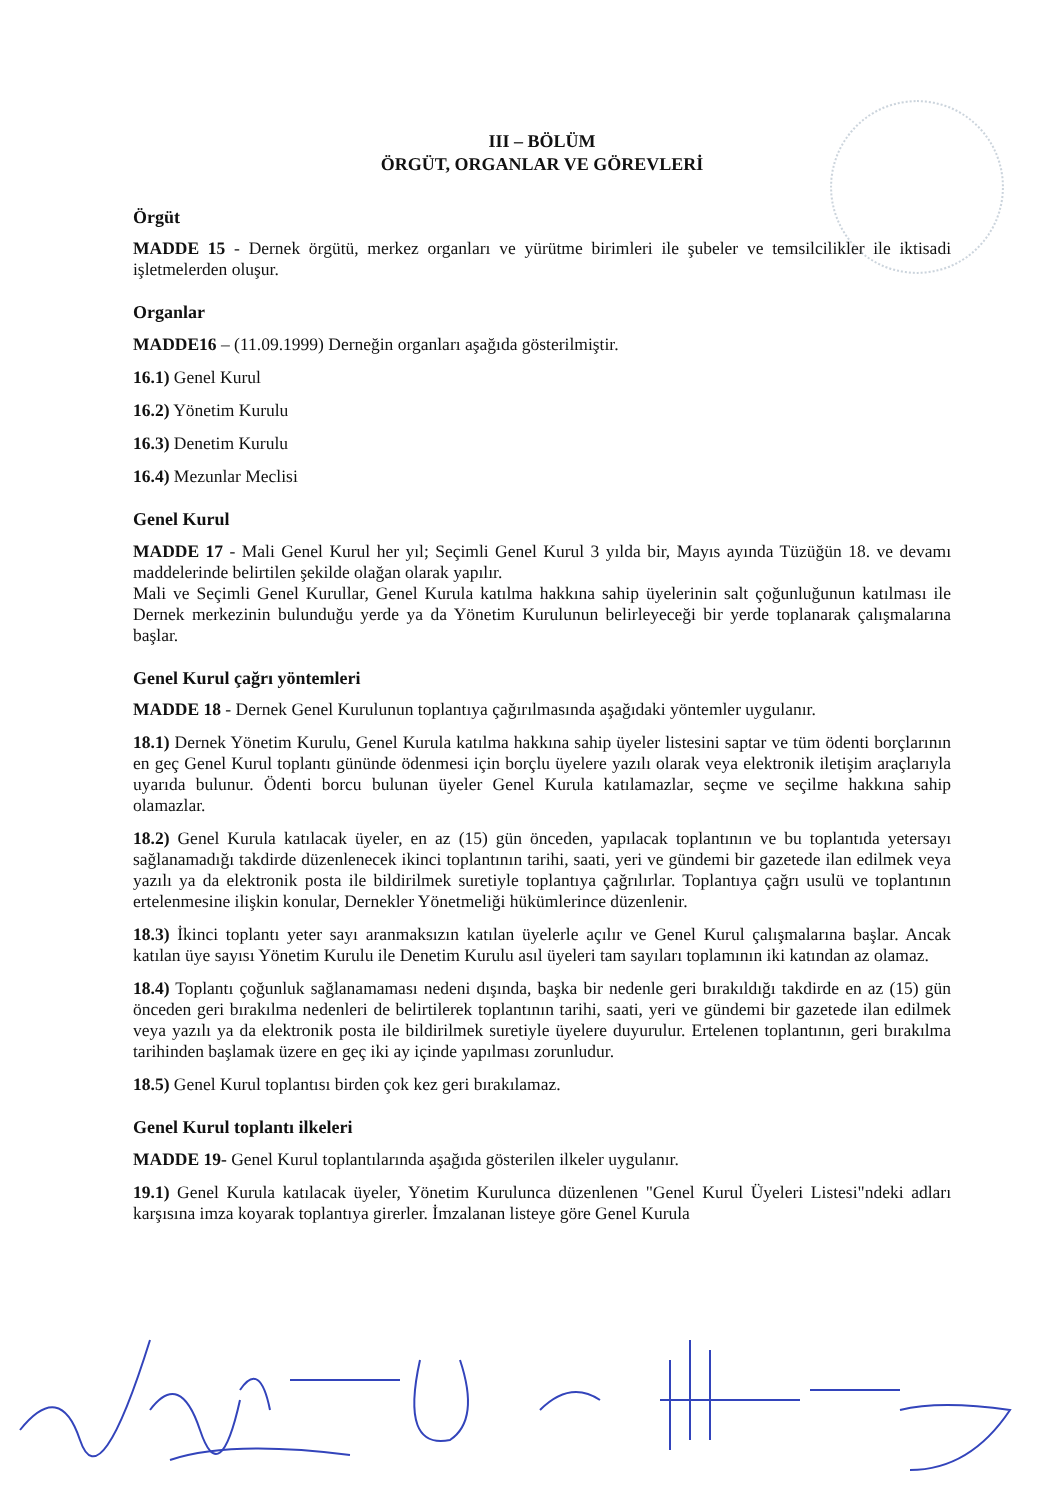III – BÖLÜM
ÖRGÜT, ORGANLAR VE GÖREVLERİ
Örgüt
MADDE 15 - Dernek örgütü, merkez organları ve yürütme birimleri ile şubeler ve temsilcilikler ile iktisadi işletmelerden oluşur.
Organlar
MADDE16 – (11.09.1999) Derneğin organları aşağıda gösterilmiştir.
16.1) Genel Kurul
16.2) Yönetim Kurulu
16.3) Denetim Kurulu
16.4) Mezunlar Meclisi
Genel Kurul
MADDE 17 - Mali Genel Kurul her yıl; Seçimli Genel Kurul 3 yılda bir, Mayıs ayında Tüzüğün 18. ve devamı maddelerinde belirtilen şekilde olağan olarak yapılır.
Mali ve Seçimli Genel Kurullar, Genel Kurula katılma hakkına sahip üyelerinin salt çoğunluğunun katılması ile Dernek merkezinin bulunduğu yerde ya da Yönetim Kurulunun belirleyeceği bir yerde toplanarak çalışmalarına başlar.
Genel Kurul çağrı yöntemleri
MADDE 18 - Dernek Genel Kurulunun toplantıya çağırılmasında aşağıdaki yöntemler uygulanır.
18.1) Dernek Yönetim Kurulu, Genel Kurula katılma hakkına sahip üyeler listesini saptar ve tüm ödenti borçlarının en geç Genel Kurul toplantı gününde ödenmesi için borçlu üyelere yazılı olarak veya elektronik iletişim araçlarıyla uyarıda bulunur. Ödenti borcu bulunan üyeler Genel Kurula katılamazlar, seçme ve seçilme hakkına sahip olamazlar.
18.2) Genel Kurula katılacak üyeler, en az (15) gün önceden, yapılacak toplantının ve bu toplantıda yetersayı sağlanamadığı takdirde düzenlenecek ikinci toplantının tarihi, saati, yeri ve gündemi bir gazetede ilan edilmek veya yazılı ya da elektronik posta ile bildirilmek suretiyle toplantıya çağrılırlar. Toplantıya çağrı usulü ve toplantının ertelenmesine ilişkin konular, Dernekler Yönetmeliği hükümlerince düzenlenir.
18.3) İkinci toplantı yeter sayı aranmaksızın katılan üyelerle açılır ve Genel Kurul çalışmalarına başlar. Ancak katılan üye sayısı Yönetim Kurulu ile Denetim Kurulu asıl üyeleri tam sayıları toplamının iki katından az olamaz.
18.4) Toplantı çoğunluk sağlanamaması nedeni dışında, başka bir nedenle geri bırakıldığı takdirde en az (15) gün önceden geri bırakılma nedenleri de belirtilerek toplantının tarihi, saati, yeri ve gündemi bir gazetede ilan edilmek veya yazılı ya da elektronik posta ile bildirilmek suretiyle üyelere duyurulur. Ertelenen toplantının, geri bırakılma tarihinden başlamak üzere en geç iki ay içinde yapılması zorunludur.
18.5) Genel Kurul toplantısı birden çok kez geri bırakılamaz.
Genel Kurul toplantı ilkeleri
MADDE 19- Genel Kurul toplantılarında aşağıda gösterilen ilkeler uygulanır.
19.1) Genel Kurula katılacak üyeler, Yönetim Kurulunca düzenlenen "Genel Kurul Üyeleri Listesi"ndeki adları karşısına imza koyarak toplantıya girerler. İmzalanan listeye göre Genel Kurula